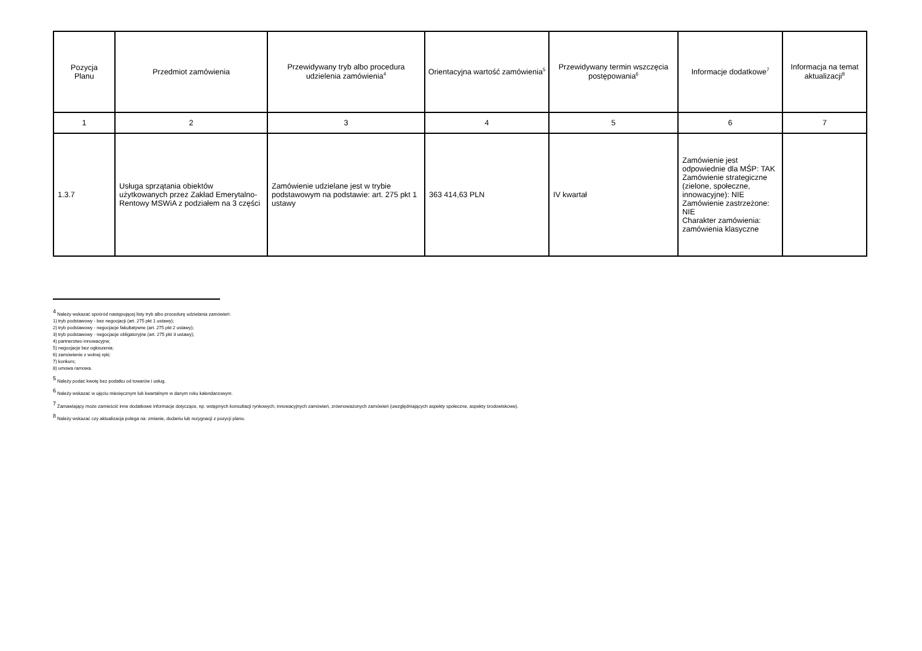| Pozycja Planu | Przedmiot zamówienia | Przewidywany tryb albo procedura udzielenia zamówienia<sup>4</sup> | Orientacyjna wartość zamówienia<sup>5</sup> | Przewidywany termin wszczęcia postępowania<sup>6</sup> | Informacje dodatkowe<sup>7</sup> | Informacja na temat aktualizacji<sup>8</sup> |
| --- | --- | --- | --- | --- | --- | --- |
| 1 | 2 | 3 | 4 | 5 | 6 | 7 |
| 1.3.7 | Usługa sprzątania obiektów użytkowanych przez Zakład Emerytalno-Rentowy MSWiA z podziałem na 3 części | Zamówienie udzielane jest w trybie podstawowym na podstawie: art. 275 pkt 1 ustawy | 363 414,63 PLN | IV kwartał | Zamówienie jest odpowiednie dla MŚP: TAK Zamówienie strategiczne (zielone, społeczne, innowacyjne): NIE Zamówienie zastrzeżone: NIE Charakter zamówienia: zamówienia klasyczne | |
<sup>4</sup> Należy wskazać spośród następującej listy tryb albo procedurę udzielania zamówień:
1) tryb podstawowy - bez negocjacji (art. 275 pkt 1 ustawy);
2) tryb podstawowy - negocjacje fakultatywne (art. 275 pkt 2 ustawy);
3) tryb podstawowy - negocjacje obligatoryjne (art. 275 pkt 3 ustawy);
4) partnerstwo innowacyjne;
5) negocjacje bez ogłoszenia;
6) zamówienie z wolnej ręki;
7) konkurs;
8) umowa ramowa.
<sup>5</sup> Należy podać kwotę bez podatku od towarów i usług.
<sup>6</sup> Należy wskazać w ujęciu miesięcznym lub kwartalnym w danym roku kalendarzowym.
<sup>7</sup> Zamawiający może zamieścić inne dodatkowe informacje dotyczące, np. wstępnych konsultacji rynkowych, innowacyjnych zamówień, zrównoważonych zamówień (uwzględniających aspekty społeczne, aspekty środowiskowe).
<sup>8</sup> Należy wskazać czy aktualizacja polega na: zmianie, dodaniu lub rezygnacji z pozycji planu.